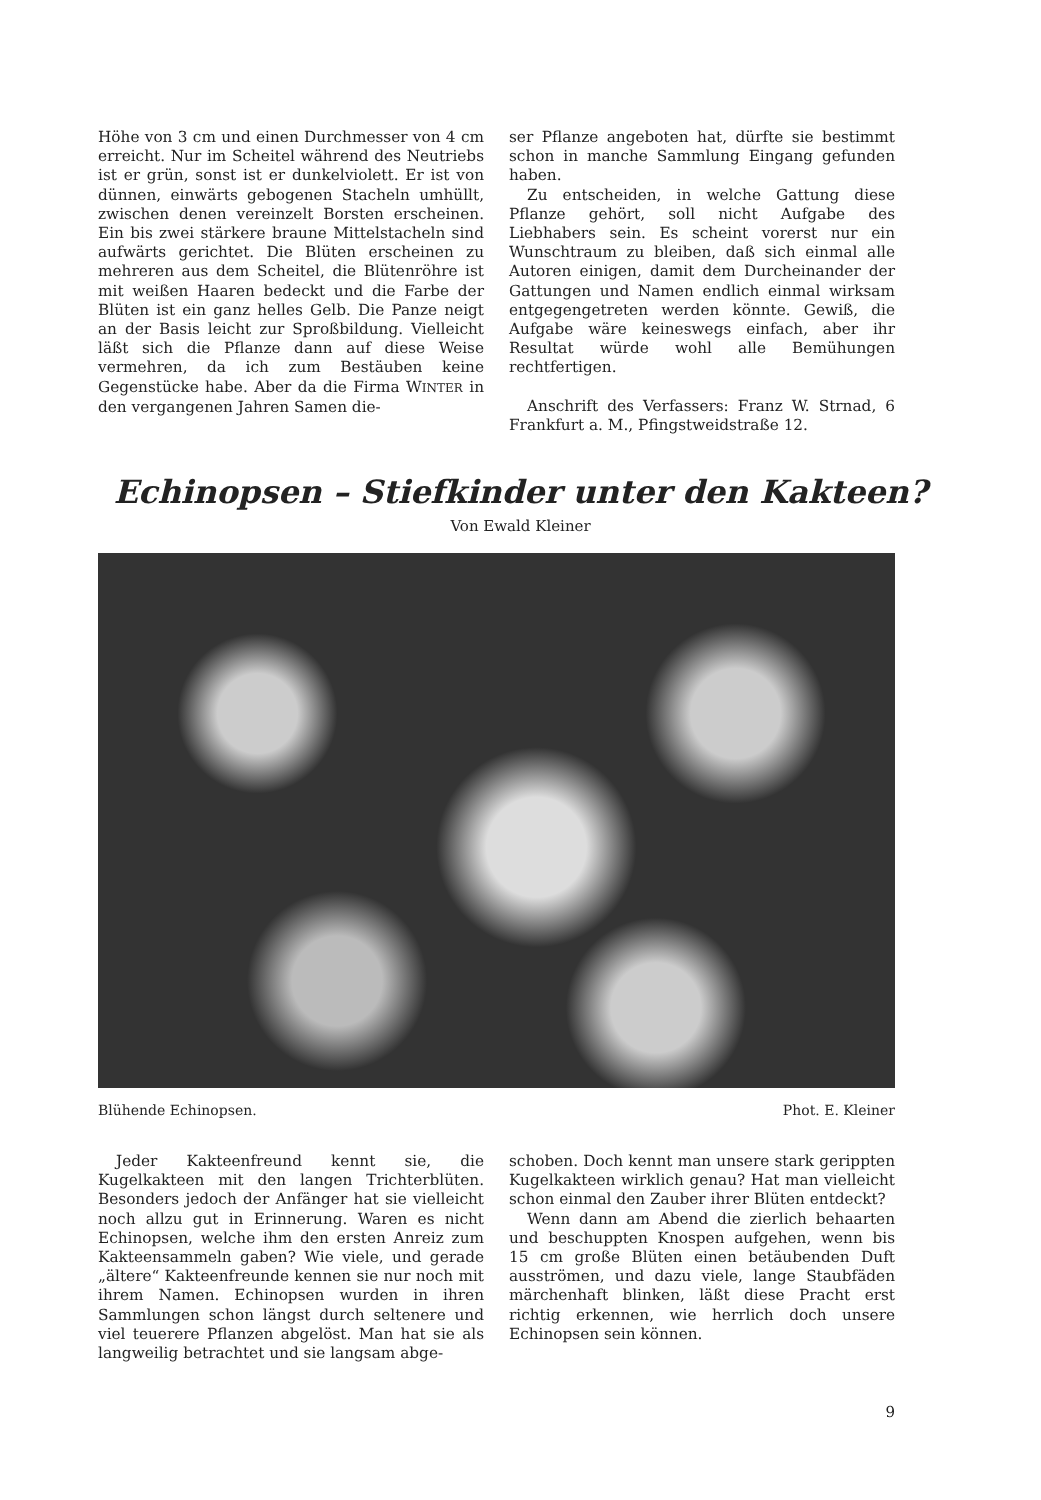Höhe von 3 cm und einen Durchmesser von 4 cm erreicht. Nur im Scheitel während des Neutriebs ist er grün, sonst ist er dunkelviolett. Er ist von dünnen, einwärts gebogenen Stacheln umhüllt, zwischen denen vereinzelt Borsten erscheinen. Ein bis zwei stärkere braune Mittelstacheln sind aufwärts gerichtet. Die Blüten erscheinen zu mehreren aus dem Scheitel, die Blütenröhre ist mit weißen Haaren bedeckt und die Farbe der Blüten ist ein ganz helles Gelb. Die Panze neigt an der Basis leicht zur Sproßbildung. Vielleicht läßt sich die Pflanze dann auf diese Weise vermehren, da ich zum Bestäuben keine Gegenstücke habe. Aber da die Firma WINTER in den vergangenen Jahren Samen die-
ser Pflanze angeboten hat, dürfte sie bestimmt schon in manche Sammlung Eingang gefunden haben.
Zu entscheiden, in welche Gattung diese Pflanze gehört, soll nicht Aufgabe des Liebhabers sein. Es scheint vorerst nur ein Wunschtraum zu bleiben, daß sich einmal alle Autoren einigen, damit dem Durcheinander der Gattungen und Namen endlich einmal wirksam entgegengetreten werden könnte. Gewiß, die Aufgabe wäre keineswegs einfach, aber ihr Resultat würde wohl alle Bemühungen rechtfertigen.
Anschrift des Verfassers: Franz W. Strnad, 6 Frankfurt a. M., Pfingstweidstraße 12.
Echinopsen – Stiefkinder unter den Kakteen?
Von Ewald Kleiner
Blühende Echinopsen. Phot. E. Kleiner
Jeder Kakteenfreund kennt sie, die Kugelkakteen mit den langen Trichterblüten. Besonders jedoch der Anfänger hat sie vielleicht noch allzu gut in Erinnerung. Waren es nicht Echinopsen, welche ihm den ersten Anreiz zum Kakteensammeln gaben? Wie viele, und gerade „ältere“ Kakteenfreunde kennen sie nur noch mit ihrem Namen. Echinopsen wurden in ihren Sammlungen schon längst durch seltenere und viel teuerere Pflanzen abgelöst. Man hat sie als langweilig betrachtet und sie langsam abge-
schoben. Doch kennt man unsere stark gerippten Kugelkakteen wirklich genau? Hat man vielleicht schon einmal den Zauber ihrer Blüten entdeckt?
Wenn dann am Abend die zierlich behaarten und beschuppten Knospen aufgehen, wenn bis 15 cm große Blüten einen betäubenden Duft ausströmen, und dazu viele, lange Staubfäden märchenhaft blinken, läßt diese Pracht erst richtig erkennen, wie herrlich doch unsere Echinopsen sein können.
9